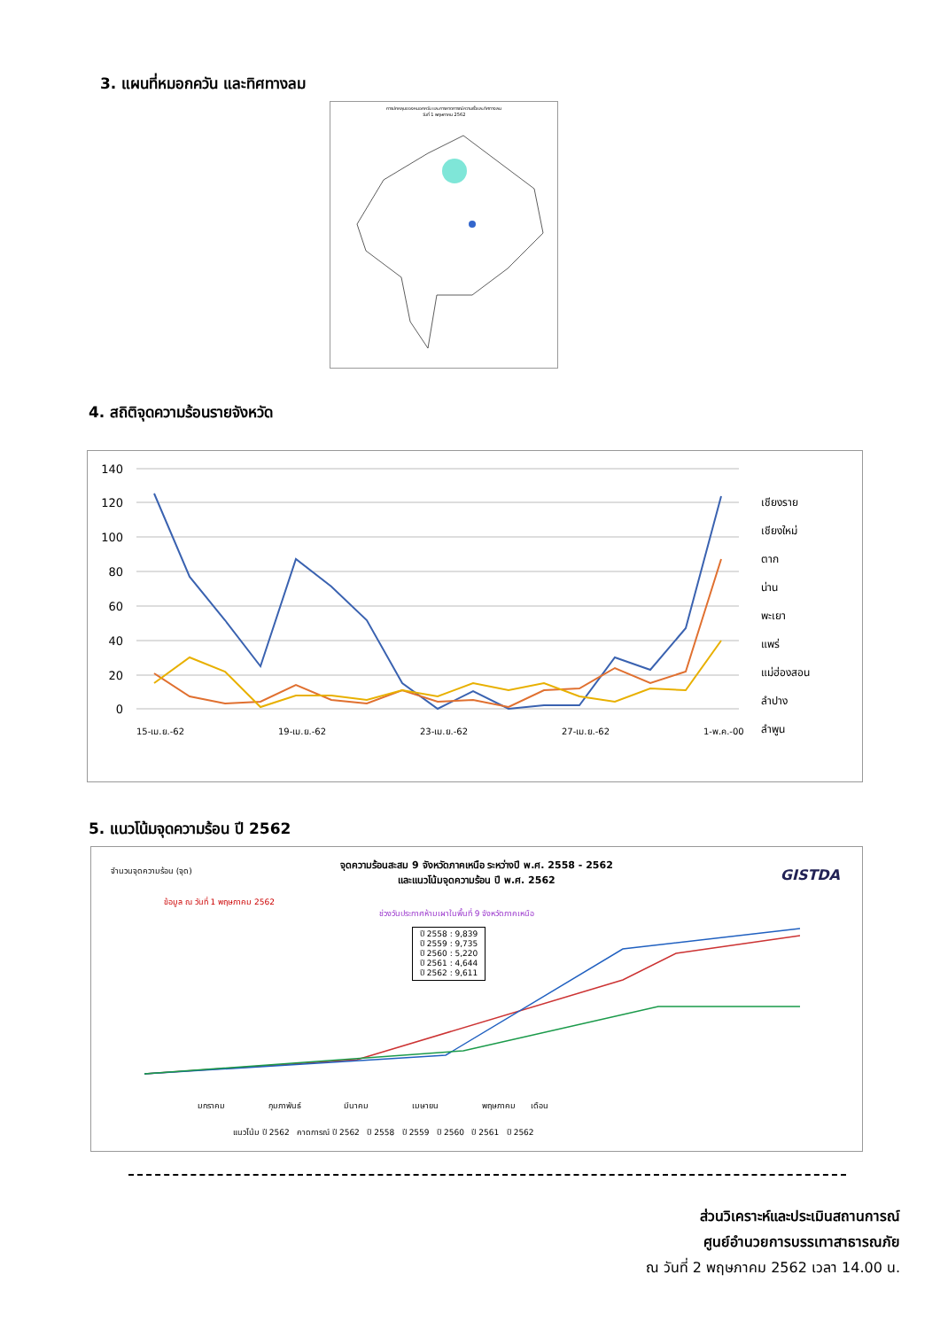3. แผนที่หมอกควัน และทิศทางลม
การปกคลุมของหมอกควัน และการคาดการณ์ความเร็วและทิศทางลม
วันที่ 1 พฤษภาคม 2562
4. สถิติจุดความร้อนรายจังหวัด
140
120
100
80
60
40
20
0
เชียงราย
เชียงใหม่
ตาก
น่าน
พะเยา
แพร่
แม่ฮ่องสอน
ลำปาง
ลำพูน
15-เม.ย.-62
19-เม.ย.-62
23-เม.ย.-62
27-เม.ย.-62
1-พ.ค.-00
5. แนวโน้มจุดความร้อน ปี 2562
จำนวนจุดความร้อน (จุด)
จุดความร้อนสะสม 9 จังหวัดภาคเหนือ ระหว่างปี พ.ศ. 2558 - 2562
และแนวโน้มจุดความร้อน ปี พ.ศ. 2562
GISTDA
ข้อมูล ณ วันที่ 1 พฤษภาคม 2562
ช่วงวันประกาศห้ามเผาในพื้นที่ 9 จังหวัดภาคเหนือ
ปี 2558 : 9,839
ปี 2559 : 9,735
ปี 2560 : 5,220
ปี 2561 : 4,644
ปี 2562 : 9,611
แนวโน้ม ปี 2562 คาดการณ์ ปี 2562 ปี 2558 ปี 2559 ปี 2560 ปี 2561 ปี 2562
มกราคม กุมภาพันธ์ มีนาคม เมษายน พฤษภาคม เดือน
ส่วนวิเคราะห์และประเมินสถานการณ์
ศูนย์อำนวยการบรรเทาสาธารณภัย
ณ วันที่ 2 พฤษภาคม 2562 เวลา 14.00 น.